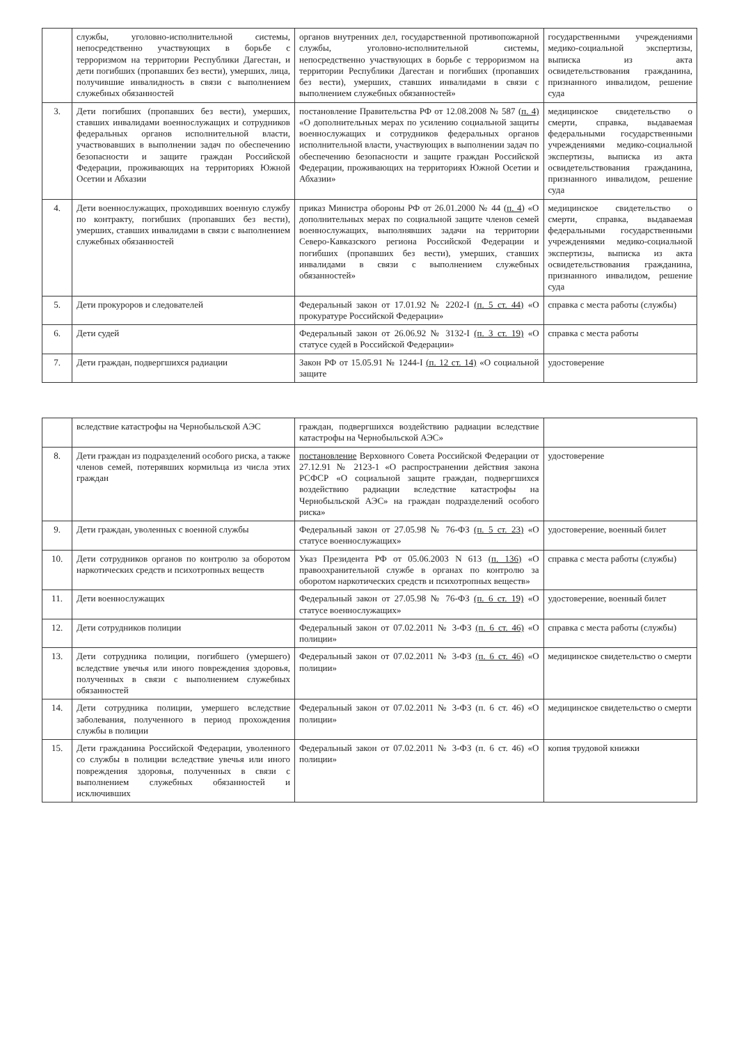| | службы, уголовно-исполнительной системы, непосредственно участвующих в борьбе с терроризмом на территории Республики Дагестан, и дети погибших (пропавших без вести), умерших, лица, получившие инвалидность в связи с выполнением служебных обязанностей | органов внутренних дел, государственной противопожарной службы, уголовно-исполнительной системы, непосредственно участвующих в борьбе с терроризмом на территории Республики Дагестан и погибших (пропавших без вести), умерших, ставших инвалидами в связи с выполнением служебных обязанностей» | государственными учреждениями медико-социальной экспертизы, выписка из акта освидетельствования гражданина, признанного инвалидом, решение суда |
| 3. | Дети погибших (пропавших без вести), умерших, ставших инвалидами военнослужащих и сотрудников федеральных органов исполнительной власти, участвовавших в выполнении задач по обеспечению безопасности и защите граждан Российской Федерации, проживающих на территориях Южной Осетии и Абхазии | постановление Правительства РФ от 12.08.2008 № 587 (п. 4) «О дополнительных мерах по усилению социальной защиты военнослужащих и сотрудников федеральных органов исполнительной власти, участвующих в выполнении задач по обеспечению безопасности и защите граждан Российской Федерации, проживающих на территориях Южной Осетии и Абхазии» | медицинское свидетельство о смерти, справка, выдаваемая федеральными государственными учреждениями медико-социальной экспертизы, выписка из акта освидетельствования гражданина, признанного инвалидом, решение суда |
| 4. | Дети военнослужащих, проходивших военную службу по контракту, погибших (пропавших без вести), умерших, ставших инвалидами в связи с выполнением служебных обязанностей | приказ Министра обороны РФ от 26.01.2000 № 44 (п. 4) «О дополнительных мерах по социальной защите членов семей военнослужащих, выполнявших задачи на территории Северо-Кавказского региона Российской Федерации и погибших (пропавших без вести), умерших, ставших инвалидами в связи с выполнением служебных обязанностей» | медицинское свидетельство о смерти, справка, выдаваемая федеральными государственными учреждениями медико-социальной экспертизы, выписка из акта освидетельствования гражданина, признанного инвалидом, решение суда |
| 5. | Дети прокуроров и следователей | Федеральный закон от 17.01.92 № 2202-I (п. 5 ст. 44) «О прокуратуре Российской Федерации» | справка с места работы (службы) |
| 6. | Дети судей | Федеральный закон от 26.06.92 № 3132-I (п. 3 ст. 19) «О статусе судей в Российской Федерации» | справка с места работы |
| 7. | Дети граждан, подвергшихся радиации | Закон РФ от 15.05.91 № 1244-I (п. 12 ст. 14) «О социальной защите | удостоверение |
| | вследствие катастрофы на Чернобыльской АЭС | граждан, подвергшихся воздействию радиации вследствие катастрофы на Чернобыльской АЭС» | |
| 8. | Дети граждан из подразделений особого риска, а также членов семей, потерявших кормильца из числа этих граждан | постановление Верховного Совета Российской Федерации от 27.12.91 № 2123-1 «О распространении действия закона РСФСР «О социальной защите граждан, подвергшихся воздействию радиации вследствие катастрофы на Чернобыльской АЭС» на граждан подразделений особого риска» | удостоверение |
| 9. | Дети граждан, уволенных с военной службы | Федеральный закон от 27.05.98 № 76-ФЗ (п. 5 ст. 23) «О статусе военнослужащих» | удостоверение, военный билет |
| 10. | Дети сотрудников органов по контролю за оборотом наркотических средств и психотропных веществ | Указ Президента РФ от 05.06.2003 N 613 (п. 136) «О правоохранительной службе в органах по контролю за оборотом наркотических средств и психотропных веществ» | справка с места работы (службы) |
| 11. | Дети военнослужащих | Федеральный закон от 27.05.98 № 76-ФЗ (п. 6 ст. 19) «О статусе военнослужащих» | удостоверение, военный билет |
| 12. | Дети сотрудников полиции | Федеральный закон от 07.02.2011 № 3-ФЗ (п. 6 ст. 46) «О полиции» | справка с места работы (службы) |
| 13. | Дети сотрудника полиции, погибшего (умершего) вследствие увечья или иного повреждения здоровья, полученных в связи с выполнением служебных обязанностей | Федеральный закон от 07.02.2011 № 3-ФЗ (п. 6 ст. 46) «О полиции» | медицинское свидетельство о смерти |
| 14. | Дети сотрудника полиции, умершего вследствие заболевания, полученного в период прохождения службы в полиции | Федеральный закон от 07.02.2011 № 3-ФЗ (п. 6 ст. 46) «О полиции» | медицинское свидетельство о смерти |
| 15. | Дети гражданина Российской Федерации, уволенного со службы в полиции вследствие увечья или иного повреждения здоровья, полученных в связи с выполнением служебных обязанностей и исключивших | Федеральный закон от 07.02.2011 № 3-ФЗ (п. 6 ст. 46) «О полиции» | копия трудовой книжки |